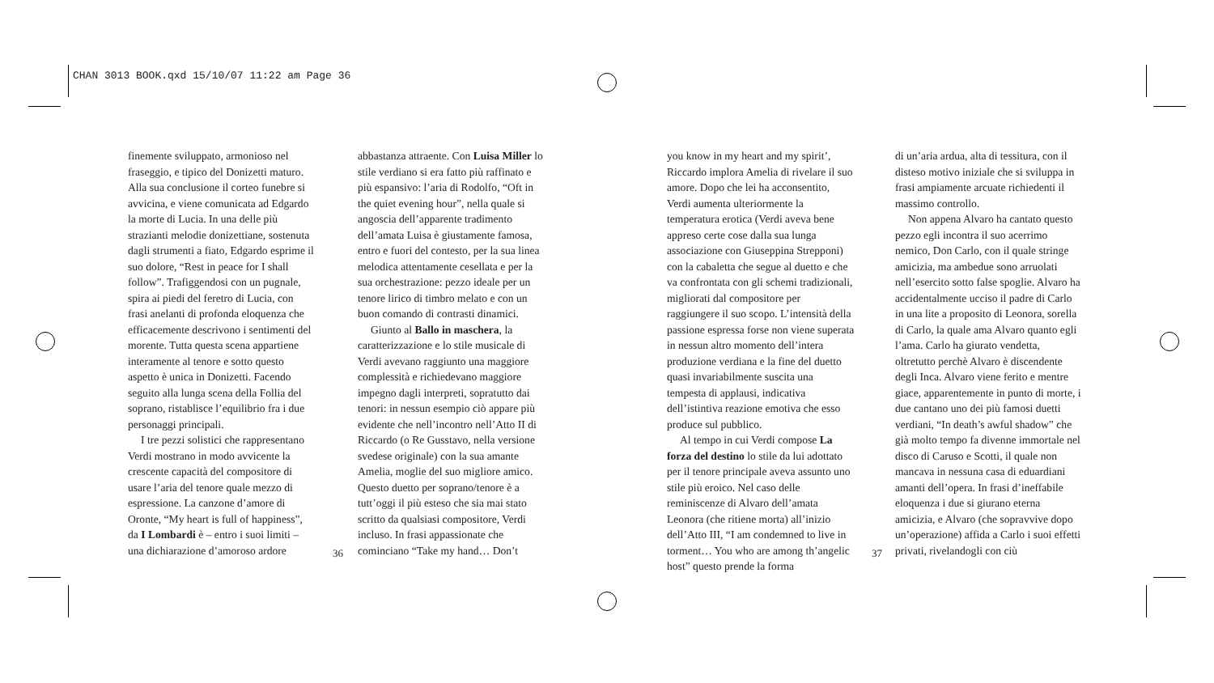CHAN 3013 BOOK.qxd 15/10/07 11:22 am Page 36
finemente sviluppato, armonioso nel fraseggio, e tipico del Donizetti maturo. Alla sua conclusione il corteo funebre si avvicina, e viene comunicata ad Edgardo la morte di Lucia. In una delle più strazianti melodie donizettiane, sostenuta dagli strumenti a fiato, Edgardo esprime il suo dolore, “Rest in peace for I shall follow”. Trafiggendosi con un pugnale, spira ai piedi del feretro di Lucia, con frasi anelanti di profonda eloquenza che efficacemente descrivono i sentimenti del morente. Tutta questa scena appartiene interamente al tenore e sotto questo aspetto è unica in Donizetti. Facendo seguito alla lunga scena della Follia del soprano, ristablisce l’equilibrio fra i due personaggi principali.
I tre pezzi solistici che rappresentano Verdi mostrano in modo avvicente la crescente capacità del compositore di usare l’aria del tenore quale mezzo di espressione. La canzone d’amore di Oronte, “My heart is full of happiness”, da I Lombardi è – entro i suoi limiti – una dichiarazione d’amoroso ardore
abbastanza attraente. Con Luisa Miller lo stile verdiano si era fatto più raffinato e più espansivo: l’aria di Rodolfo, “Oft in the quiet evening hour”, nella quale si angoscia dell’apparente tradimento dell’amata Luisa è giustamente famosa, entro e fuori del contesto, per la sua linea melodica attentamente cesellata e per la sua orchestrazione: pezzo ideale per un tenore lirico di timbro melato e con un buon comando di contrasti dinamici.
Giunto al Ballo in maschera, la caratterizzazione e lo stile musicale di Verdi avevano raggiunto una maggiore complessità e richiedevano maggiore impegno dagli interpreti, sopratutto dai tenori: in nessun esempio ciò appare più evidente che nell’incontro nell’Atto II di Riccardo (o Re Gusstavo, nella versione svedese originale) con la sua amante Amelia, moglie del suo migliore amico. Questo duetto per soprano/tenore è a tutt’oggi il più esteso che sia mai stato scritto da qualsiasi compositore, Verdi incluso. In frasi appassionate che cominciano “Take my hand… Don’t
36
you know in my heart and my spirit’, Riccardo implora Amelia di rivelare il suo amore. Dopo che lei ha acconsentito, Verdi aumenta ulteriormente la temperatura erotica (Verdi aveva bene appreso certe cose dalla sua lunga associazione con Giuseppina Strepponi) con la cabaletta che segue al duetto e che va confrontata con gli schemi tradizionali, migliorati dal compositore per raggiungere il suo scopo. L’intensità della passione espressa forse non viene superata in nessun altro momento dell’intera produzione verdiana e la fine del duetto quasi invariabilmente suscita una tempesta di applausi, indicativa dell’istintiva reazione emotiva che esso produce sul pubblico.
Al tempo in cui Verdi compose La forza del destino lo stile da lui adottato per il tenore principale aveva assunto uno stile più eroico. Nel caso delle reminiscenze di Alvaro dell’amata Leonora (che ritiene morta) all’inizio dell’Atto III, “I am condemned to live in torment… You who are among th’angelic host” questo prende la forma
di un’aria ardua, alta di tessitura, con il disteso motivo iniziale che si sviluppa in frasi ampiamente arcuate richiedenti il massimo controllo.
Non appena Alvaro ha cantato questo pezzo egli incontra il suo acerrimo nemico, Don Carlo, con il quale stringe amicizia, ma ambedue sono arruolati nell’esercito sotto false spoglie. Alvaro ha accidentalmente ucciso il padre di Carlo in una lite a proposito di Leonora, sorella di Carlo, la quale ama Alvaro quanto egli l’ama. Carlo ha giurato vendetta, oltretutto perchè Alvaro è discendente degli Inca. Alvaro viene ferito e mentre giace, apparentemente in punto di morte, i due cantano uno dei più famosi duetti verdiani, “In death’s awful shadow” che già molto tempo fa divenne immortale nel disco di Caruso e Scotti, il quale non mancava in nessuna casa di eduardiani amanti dell’opera. In frasi d’ineffabile eloquenza i due si giurano eterna amicizia, e Alvaro (che sopravvive dopo un’operazione) affida a Carlo i suoi effetti privati, rivelandogli con ciù
37